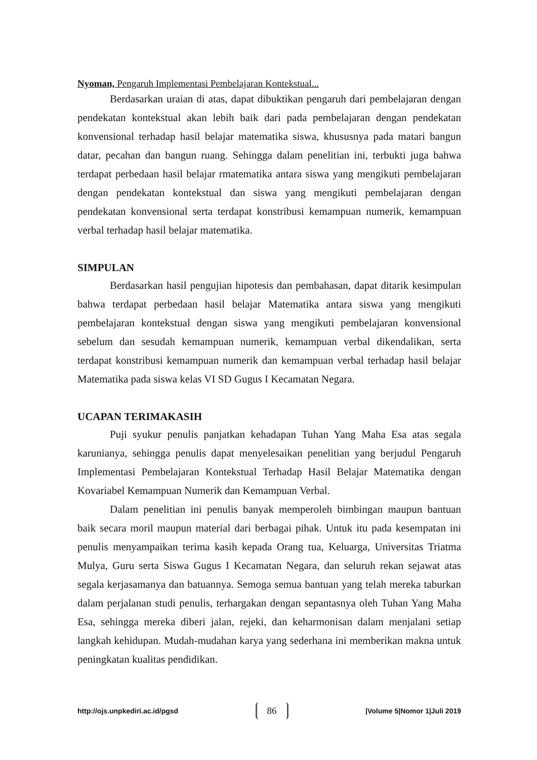Nyoman, Pengaruh Implementasi Pembelajaran Kontekstual...
Berdasarkan uraian di atas, dapat dibuktikan pengaruh dari pembelajaran dengan pendekatan kontekstual akan lebih baik dari pada pembelajaran dengan pendekatan konvensional terhadap hasil belajar matematika siswa, khususnya pada matari bangun datar, pecahan dan bangun ruang. Sehingga dalam penelitian ini, terbukti juga bahwa terdapat perbedaan hasil belajar rmatematika antara siswa yang mengikuti pembelajaran dengan pendekatan kontekstual dan siswa yang mengikuti pembelajaran dengan pendekatan konvensional serta terdapat konstribusi kemampuan numerik, kemampuan verbal terhadap hasil belajar matematika.
SIMPULAN
Berdasarkan hasil pengujian hipotesis dan pembahasan, dapat ditarik kesimpulan bahwa terdapat perbedaan hasil belajar Matematika antara siswa yang mengikuti pembelajaran kontekstual dengan siswa yang mengikuti pembelajaran konvensional sebelum dan sesudah kemampuan numerik, kemampuan verbal dikendalikan, serta terdapat konstribusi kemampuan numerik dan kemampuan verbal terhadap hasil belajar Matematika pada siswa kelas VI SD Gugus I Kecamatan Negara.
UCAPAN TERIMAKASIH
Puji syukur penulis panjatkan kehadapan Tuhan Yang Maha Esa atas segala karunianya, sehingga penulis dapat menyelesaikan penelitian yang berjudul Pengaruh Implementasi Pembelajaran Kontekstual Terhadap Hasil Belajar Matematika dengan Kovariabel Kemampuan Numerik dan Kemampuan Verbal.
Dalam penelitian ini penulis banyak memperoleh bimbingan maupun bantuan baik secara moril maupun material dari berbagai pihak. Untuk itu pada kesempatan ini penulis menyampaikan terima kasih kepada Orang tua, Keluarga, Universitas Triatma Mulya, Guru serta Siswa Gugus I Kecamatan Negara, dan seluruh rekan sejawat atas segala kerjasamanya dan batuannya. Semoga semua bantuan yang telah mereka taburkan dalam perjalanan studi penulis, terhargakan dengan sepantasnya oleh Tuhan Yang Maha Esa, sehingga mereka diberi jalan, rejeki, dan keharmonisan dalam menjalani setiap langkah kehidupan. Mudah-mudahan karya yang sederhana ini memberikan makna untuk peningkatan kualitas pendidikan.
http://ojs.unpkediri.ac.id/pgsd 86 |Volume 5|Nomor 1|Juli 2019